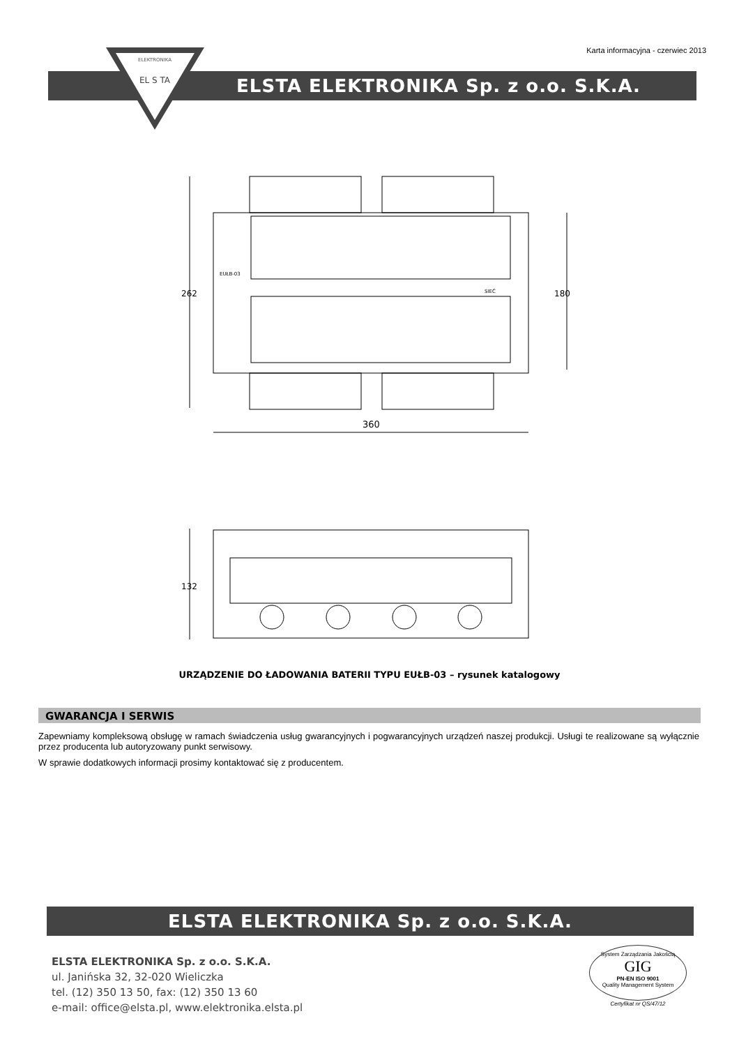Karta informacyjna - czerwiec 2013
ELSTA ELEKTRONIKA Sp. z o.o. S.K.A.
ELEKTRONIKA
EL S TA
360
262
180
EUŁB-03
SIEĆ
132
URZĄDZENIE DO ŁADOWANIA BATERII TYPU EUŁB-03 – rysunek katalogowy
GWARANCJA I SERWIS
Zapewniamy kompleksową obsługę w ramach świadczenia usług gwarancyjnych i pogwarancyjnych urządzeń naszej produkcji. Usługi te realizowane są wyłącznie przez producenta lub autoryzowany punkt serwisowy.
W sprawie dodatkowych informacji prosimy kontaktować się z producentem.
ELSTA ELEKTRONIKA Sp. z o.o. S.K.A.
ELSTA ELEKTRONIKA Sp. z o.o. S.K.A.
ul. Janińska 32, 32-020 Wieliczka
tel. (12) 350 13 50, fax: (12) 350 13 60
e-mail: office@elsta.pl, www.elektronika.elsta.pl
System Zarządzania Jakością
GIG
PN-EN ISO 9001
Quality Management System
Certyfikat nr QS/47/12